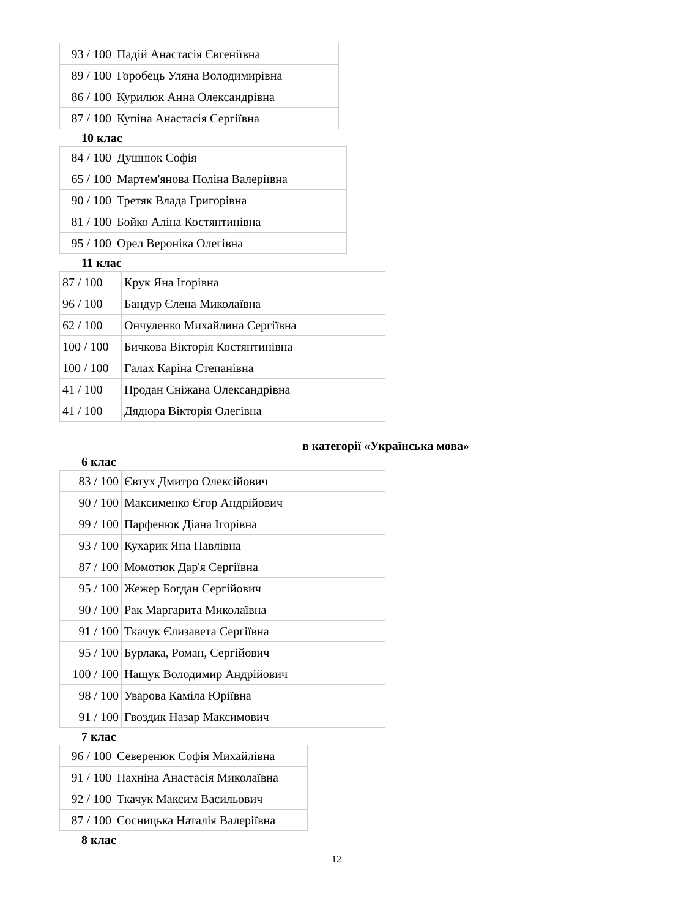| 93 / 100 | Падій Анастасія Євгеніївна |
| 89 / 100 | Горобець Уляна Володимирівна |
| 86 / 100 | Курилюк Анна Олександрівна |
| 87 / 100 | Купіна Анастасія Сергіївна |
10 клас
| 84 / 100 | Душнюк Софія |
| 65 / 100 | Мартем'янова Поліна Валеріївна |
| 90 / 100 | Третяк Влада Григорівна |
| 81 / 100 | Бойко Аліна Костянтинівна |
| 95 / 100 | Орел Вероніка Олегівна |
11 клас
| 87 / 100 | Крук Яна Ігорівна |
| 96 / 100 | Бандур Єлена Миколаївна |
| 62 / 100 | Ончуленко Михайлина Сергіївна |
| 100 / 100 | Бичкова Вікторія Костянтинівна |
| 100 / 100 | Галах Каріна Степанівна |
| 41 / 100 | Продан Сніжана Олександрівна |
| 41 / 100 | Дядюра Вікторія Олегівна |
в категорії «Українська мова»
6 клас
| 83 / 100 | Євтух Дмитро Олексійович |
| 90 / 100 | Максименко Єгор Андрійович |
| 99 / 100 | Парфенюк Діана Ігорівна |
| 93 / 100 | Кухарик Яна Павлівна |
| 87 / 100 | Момотюк Дар'я Сергіївна |
| 95 / 100 | Жежер Богдан Сергійович |
| 90 / 100 | Рак Маргарита Миколаївна |
| 91 / 100 | Ткачук Єлизавета Сергіївна |
| 95 / 100 | Бурлака, Роман, Сергійович |
| 100 / 100 | Нащук Володимир Андрійович |
| 98 / 100 | Уварова Каміла Юріївна |
| 91 / 100 | Гвоздик Назар Максимович |
7 клас
| 96 / 100 | Северенюк Софія Михайлівна |
| 91 / 100 | Пахніна Анастасія Миколаївна |
| 92 / 100 | Ткачук Максим Васильович |
| 87 / 100 | Сосницька Наталія Валеріївна |
8 клас
12